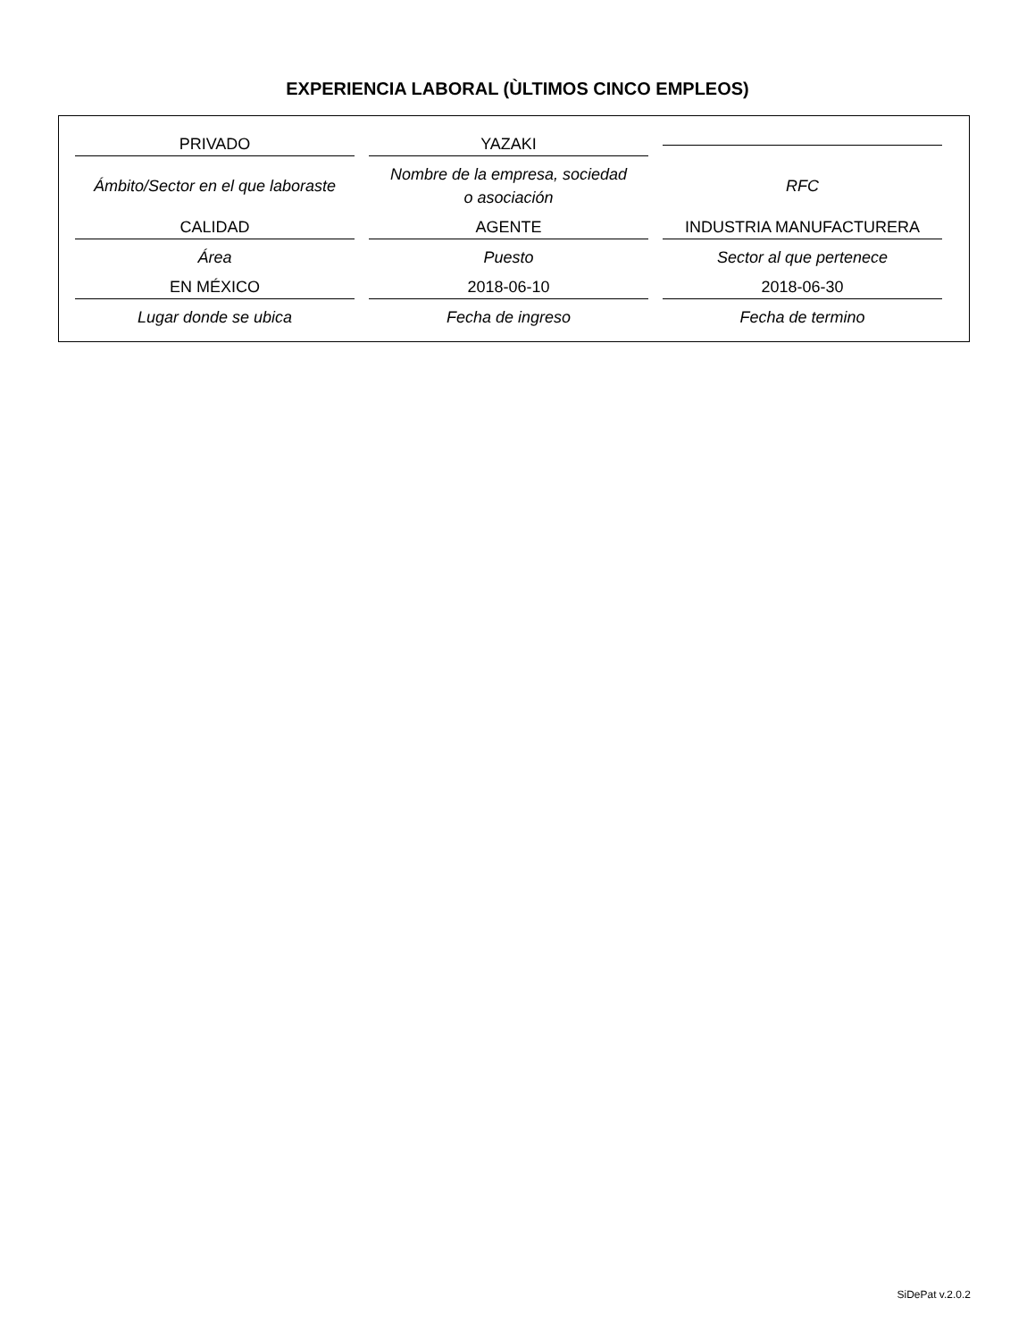EXPERIENCIA LABORAL (ÙLTIMOS CINCO EMPLEOS)
PRIVADO
YAZAKI
Ámbito/Sector en el que laboraste
Nombre de la empresa, sociedad
o asociación
RFC
CALIDAD
AGENTE
INDUSTRIA MANUFACTURERA
Área
Puesto
Sector al que pertenece
EN MÉXICO
2018-06-10
2018-06-30
Lugar donde se ubica
Fecha de ingreso
Fecha de termino
SiDePat v.2.0.2